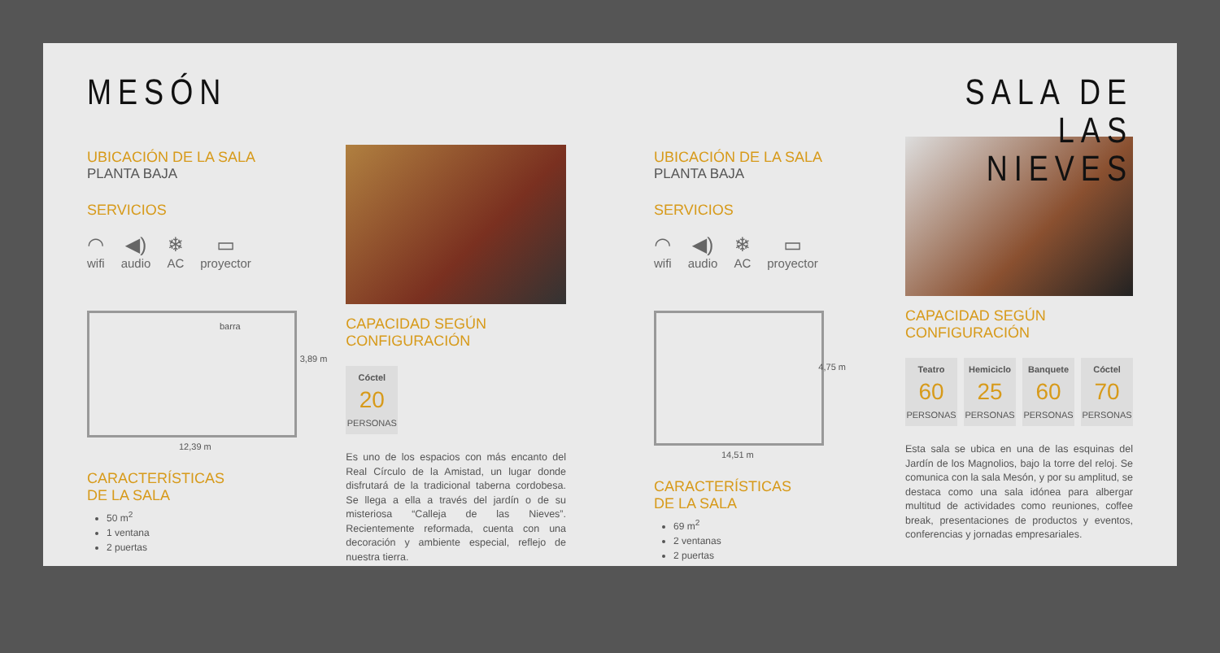MESÓN
UBICACIÓN DE LA SALA
PLANTA BAJA
SERVICIOS
◠
wifi
◀)
audio
❄
AC
▭
proyector
barra
3,89 m
12,39 m
CARACTERÍSTICAS
DE LA SALA
50 m<sup>2</sup>
1 ventana
2 puertas
CAPACIDAD SEGÚN CONFIGURACIÓN
Cóctel
20
PERSONAS
Es uno de los espacios con más encanto del Real Círculo de la Amistad, un lugar donde disfrutará de la tradicional taberna cordobesa. Se llega a ella a través del jardín o de su misteriosa “Calleja de las Nieves”. Recientemente reformada, cuenta con una decoración y ambiente especial, reflejo de nuestra tierra.
.
UBICACIÓN DE LA SALA
PLANTA BAJA
SERVICIOS
◠
wifi
◀)
audio
❄
AC
▭
proyector
4,75 m
14,51 m
CARACTERÍSTICAS
DE LA SALA
69 m<sup>2</sup>
2 ventanas
2 puertas
SALA DE LAS NIEVES
CAPACIDAD SEGÚN CONFIGURACIÓN
Teatro
60
PERSONAS
Hemiciclo
25
PERSONAS
Banquete
60
PERSONAS
Cóctel
70
PERSONAS
Esta sala se ubica en una de las esquinas del Jardín de los Magnolios, bajo la torre del reloj. Se comunica con la sala Mesón, y por su amplitud, se destaca como una sala idónea para albergar multitud de actividades como reuniones, coffee break, presentaciones de productos y eventos, conferencias y jornadas empresariales.